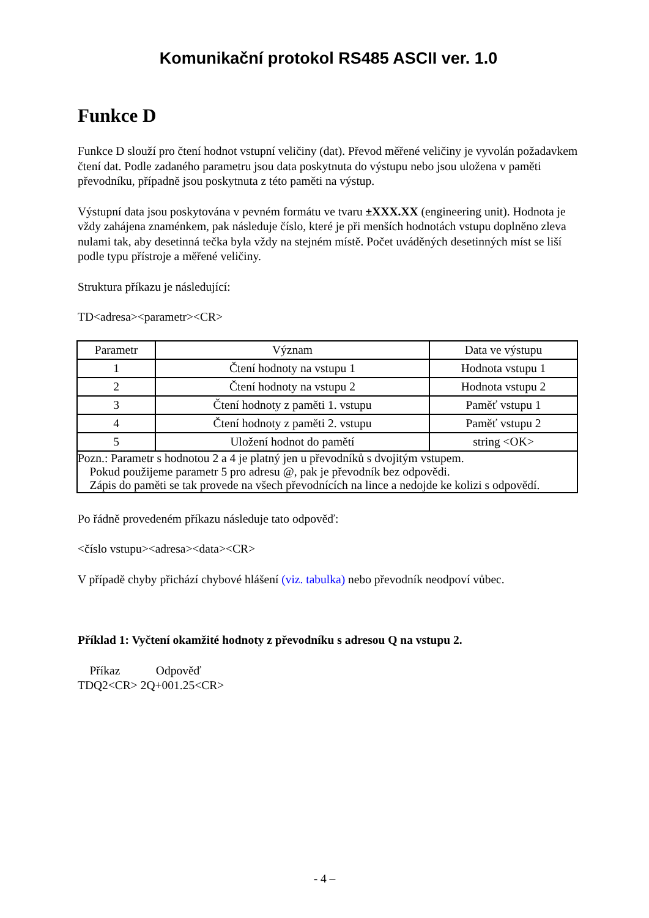Komunikační protokol RS485 ASCII ver. 1.0
Funkce D
Funkce D slouží pro čtení hodnot vstupní veličiny (dat). Převod měřené veličiny je vyvolán požadavkem čtení dat. Podle zadaného parametru jsou data poskytnuta do výstupu nebo jsou uložena v paměti převodníku, případně jsou poskytnuta z této paměti na výstup.
Výstupní data jsou poskytována v pevném formátu ve tvaru ±XXX.XX (engineering unit). Hodnota je vždy zahájena znaménkem, pak následuje číslo, které je při menších hodnotách vstupu doplněno zleva nulami tak, aby desetinná tečka byla vždy na stejném místě. Počet uváděných desetinných míst se liší podle typu přístroje a měřené veličiny.
Struktura příkazu je následující:
TD<adresa><parametr><CR>
| Parametr | Význam | Data ve výstupu |
| 1 | Čtení hodnoty na vstupu 1 | Hodnota vstupu 1 |
| 2 | Čtení hodnoty na vstupu 2 | Hodnota vstupu 2 |
| 3 | Čtení hodnoty z paměti 1. vstupu | Paměť vstupu 1 |
| 4 | Čtení hodnoty z paměti 2. vstupu | Paměť vstupu 2 |
| 5 | Uložení hodnot do pamětí | string <OK> |
| Pozn.: Parametr s hodnotou 2 a 4 je platný jen u převodníků s dvojitým vstupem. Pokud použijeme parametr 5 pro adresu @, pak je převodník bez odpovědi. Zápis do paměti se tak provede na všech převodnících na lince a nedojde ke kolizi s odpovědí. | | |
Po řádně provedeném příkazu následuje tato odpověď:
<číslo vstupu><adresa><data><CR>
V případě chyby přichází chybové hlášení (viz. tabulka) nebo převodník neodpoví vůbec.
Příklad 1: Vyčtení okamžité hodnoty z převodníku s adresou Q na vstupu 2.
Příkaz Odpověď
TDQ2<CR> 2Q+001.25<CR>
- 4 –